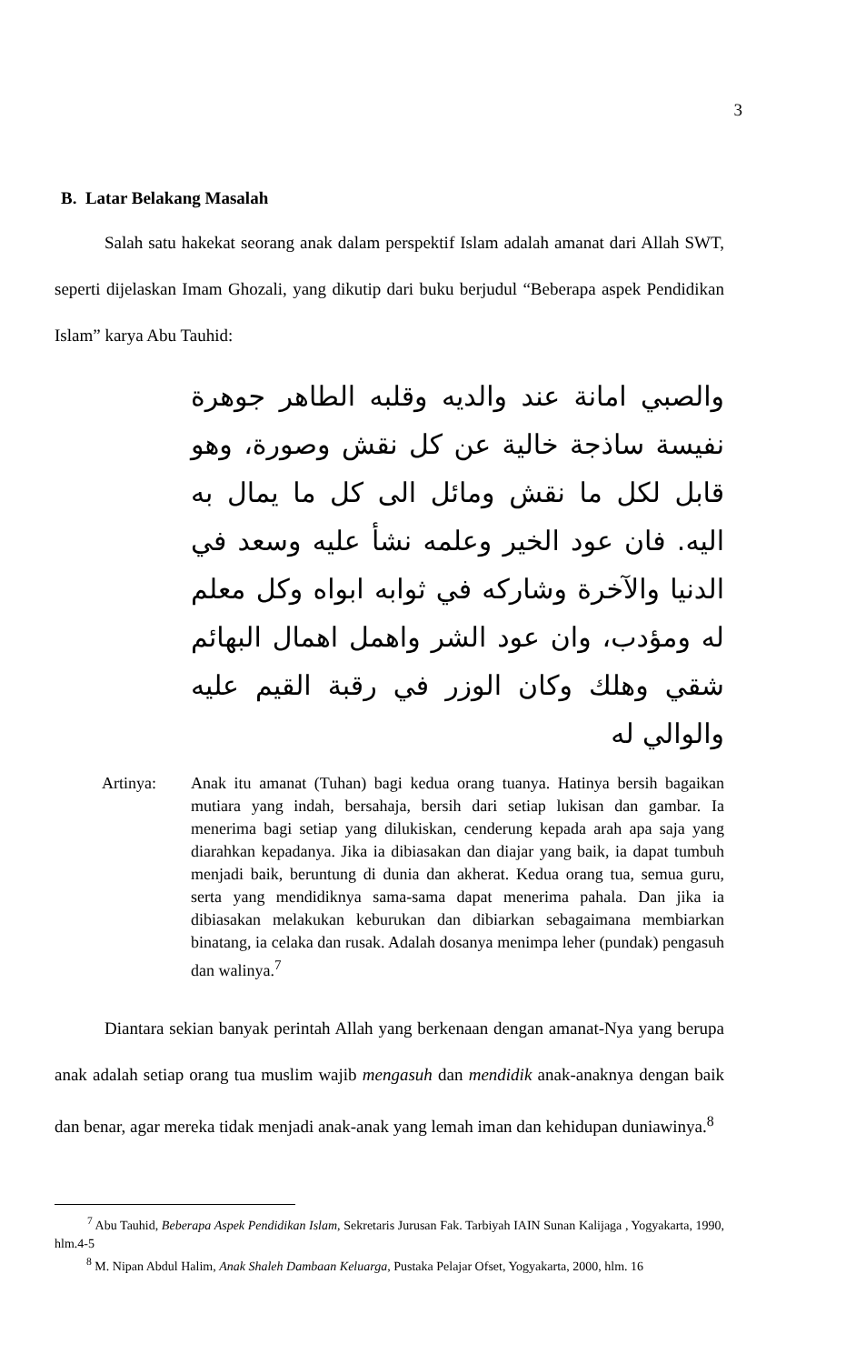3
B. Latar Belakang Masalah
Salah satu hakekat seorang anak dalam perspektif Islam adalah amanat dari Allah SWT, seperti dijelaskan Imam Ghozali, yang dikutip dari buku berjudul “Beberapa aspek Pendidikan Islam” karya Abu Tauhid:
والصبي امانة عند والديه وقلبه الطاهر جوهرة نفيسة ساذجة خالية عن كل نقش وصورة، وهو قابل لكل ما نقش ومائل الى كل ما يمال به اليه. فان عود الخير وعلمه نشأ عليه وسعد في الدنيا والآخرة وشاركه في ثوابه ابواه وكل معلم له ومؤدب، وان عود الشر واهمل اهمال البهائم شقي وهلك وكان الوزر في رقبة القيم عليه والوالي له
Artinya: Anak itu amanat (Tuhan) bagi kedua orang tuanya. Hatinya bersih bagaikan mutiara yang indah, bersahaja, bersih dari setiap lukisan dan gambar. Ia menerima bagi setiap yang dilukiskan, cenderung kepada arah apa saja yang diarahkan kepadanya. Jika ia dibiasakan dan diajar yang baik, ia dapat tumbuh menjadi baik, beruntung di dunia dan akherat. Kedua orang tua, semua guru, serta yang mendidiknya sama-sama dapat menerima pahala. Dan jika ia dibiasakan melakukan keburukan dan dibiarkan sebagaimana membiarkan binatang, ia celaka dan rusak. Adalah dosanya menimpa leher (pundak) pengasuh dan walinya.<sup>7</sup>
Diantara sekian banyak perintah Allah yang berkenaan dengan amanat-Nya yang berupa anak adalah setiap orang tua muslim wajib mengasuh dan mendidik anak-anaknya dengan baik dan benar, agar mereka tidak menjadi anak-anak yang lemah iman dan kehidupan duniawinya.<sup>8</sup>
<sup>7</sup> Abu Tauhid, Beberapa Aspek Pendidikan Islam, Sekretaris Jurusan Fak. Tarbiyah IAIN Sunan Kalijaga , Yogyakarta, 1990, hlm.4-5
<sup>8</sup> M. Nipan Abdul Halim, Anak Shaleh Dambaan Keluarga, Pustaka Pelajar Ofset, Yogyakarta, 2000, hlm. 16